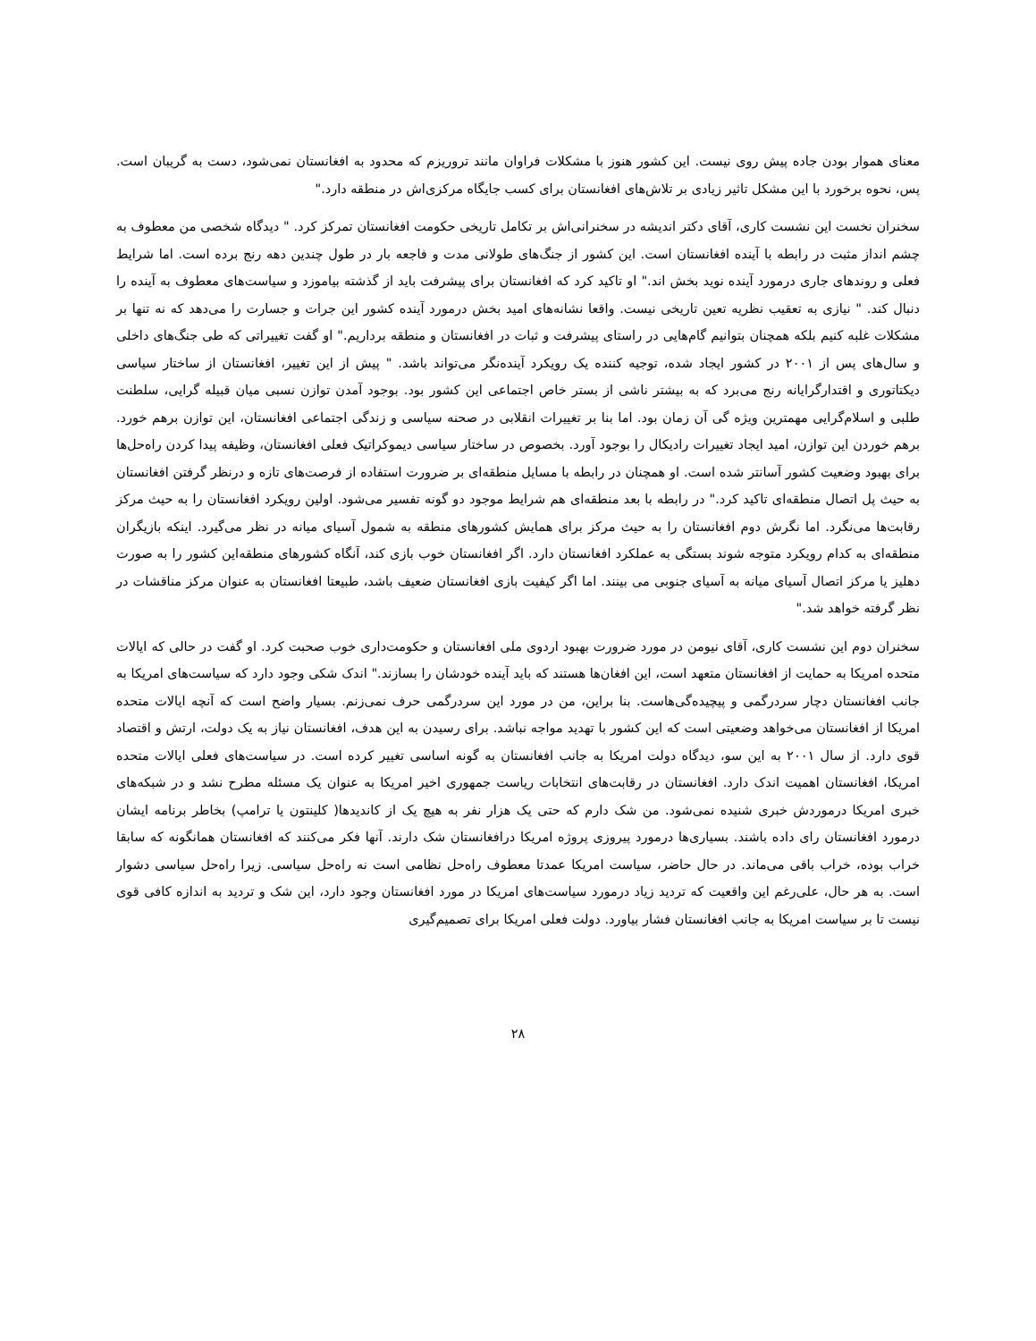معنای هموار بودن جاده پیش روی نیست. این کشور هنوز با مشکلات فراوان مانند تروریزم که محدود به افغانستان نمی‌شود، دست به گریبان است. پس، نحوه برخورد با این مشکل تاثیر زیادی بر تلاش‌های افغانستان برای کسب جایگاه مرکزی‌اش در منطقه دارد."
سخنران نخست این نشست کاری، آقای دکتر اندیشه در سخنرانی‌اش بر تکامل تاریخی حکومت افغانستان تمرکز کرد. " دیدگاه شخصی من معطوف به چشم انداز مثبت در رابطه با آینده افغانستان است. این کشور از جنگ‌های طولانی مدت و فاجعه بار در طول چندین دهه رنج برده است. اما شرایط فعلی و روندهای جاری درمورد آینده نوید بخش اند." او تاکید کرد که افغانستان برای پیشرفت باید از گذشته بیاموزد و سیاست‌های معطوف به آینده را دنبال کند. " نیازی به تعقیب نظریه تعین تاریخی نیست. واقعا نشانه‌های امید بخش درمورد آینده کشور این جرات و جسارت را می‌دهد که نه تنها بر مشکلات غلبه کنیم بلکه همچنان بتوانیم گام‌هایی در راستای پیشرفت و ثبات در افغانستان و منطقه برداریم." او گفت تغییراتی که طی جنگ‌های داخلی و سال‌های پس از ۲۰۰۱ در کشور ایجاد شده، توجیه کننده یک رویکرد آینده‌نگر می‌تواند باشد. " پیش از این تغییر، افغانستان از ساختار سیاسی دیکتاتوری و اقتدارگرایانه رنج می‌برد که به بیشتر ناشی از بستر خاص اجتماعی این کشور بود. بوجود آمدن توازن نسبی میان قبیله گرایی، سلطنت طلبی و اسلام‌گرایی مهمترین ویژه گی آن زمان بود. اما بنا بر تغییرات انقلابی در صحنه سیاسی و زندگی اجتماعی افغانستان، این توازن برهم خورد. برهم خوردن این توازن، امید ایجاد تغییرات رادیکال را بوجود آورد. بخصوص در ساختار سیاسی دیموکراتیک فعلی افغانستان، وظیفه پیدا کردن راه‌حل‌ها برای بهبود وضعیت کشور آسانتر شده است. او همچنان در رابطه با مسایل منطقه‌ای بر ضرورت استفاده از فرصت‌های تازه و درنظر گرفتن افغانستان به حیث پل اتصال منطقه‌ای تاکید کرد." در رابطه با بعد منطقه‌ای هم شرایط موجود دو گونه تفسیر می‌شود. اولین رویکرد افغانستان را به حیث مرکز رقابت‌ها می‌نگرد. اما نگرش دوم افغانستان را به حیث مرکز برای همایش کشورهای منطقه به شمول آسیای میانه در نظر می‌گیرد. اینکه بازیگران منطقه‌ای به کدام رویکرد متوجه شوند بستگی به عملکرد افغانستان دارد. اگر افغانستان خوب بازی کند، آنگاه کشورهای منطقه‌این کشور را به صورت دهلیز یا مرکز اتصال آسیای میانه به آسیای جنوبی می بینند. اما اگر کیفیت بازی افغانستان ضعیف باشد، طبیعتا افغانستان به عنوان مرکز مناقشات در نظر گرفته خواهد شد."
سخنران دوم این نشست کاری، آقای نیومن در مورد ضرورت بهبود اردوی ملی افغانستان و حکومت‌داری خوب صحبت کرد. او گفت در حالی که ایالات متحده امریکا به حمایت از افغانستان متعهد است، این افغان‌ها هستند که باید آینده خودشان را بسازند." اندک شکی وجود دارد که سیاست‌های امریکا به جانب افغانستان دچار سردرگمی و پیچیده‌گی‌هاست. بنا براین، من در مورد این سردرگمی حرف نمی‌زنم. بسیار واضح است که آنچه ایالات متحده امریکا از افغانستان می‌خواهد وضعیتی است که این کشور با تهدید مواجه نباشد. برای رسیدن به این هدف، افغانستان نیاز به یک دولت، ارتش و اقتصاد قوی دارد. از سال ۲۰۰۱ به این سو، دیدگاه دولت امریکا به جانب افغانستان به گونه اساسی تغییر کرده است. در سیاست‌های فعلی ایالات متحده امریکا، افغانستان اهمیت اندک دارد. افغانستان در رقابت‌های انتخابات ریاست جمهوری اخیر امریکا به عنوان یک مسئله مطرح نشد و در شبکه‌های خبری امریکا درموردش خبری شنیده نمی‌شود. من شک دارم که حتی یک هزار نفر به هیچ یک از کاندیدها( کلینتون یا ترامپ) بخاطر برنامه ایشان درمورد افغانستان رای داده باشند. بسیاری‌ها درمورد پیروزی پروژه امریکا درافغانستان شک دارند. آنها فکر می‌کنند که افغانستان همانگونه که سابقا خراب بوده، خراب باقی می‌ماند. در حال حاضر، سیاست امریکا عمدتا معطوف راه‌حل نظامی است نه راه‌حل سیاسی. زیرا راه‌حل سیاسی دشوار است. به هر حال، علی‌رغم این واقعیت که تردید زیاد درمورد سیاست‌های امریکا در مورد افغانستان وجود دارد، این شک و تردید به اندازه کافی قوی نیست تا بر سیاست امریکا به جانب افغانستان فشار بیاورد. دولت فعلی امریکا برای تصمیم‌گیری
۲۸